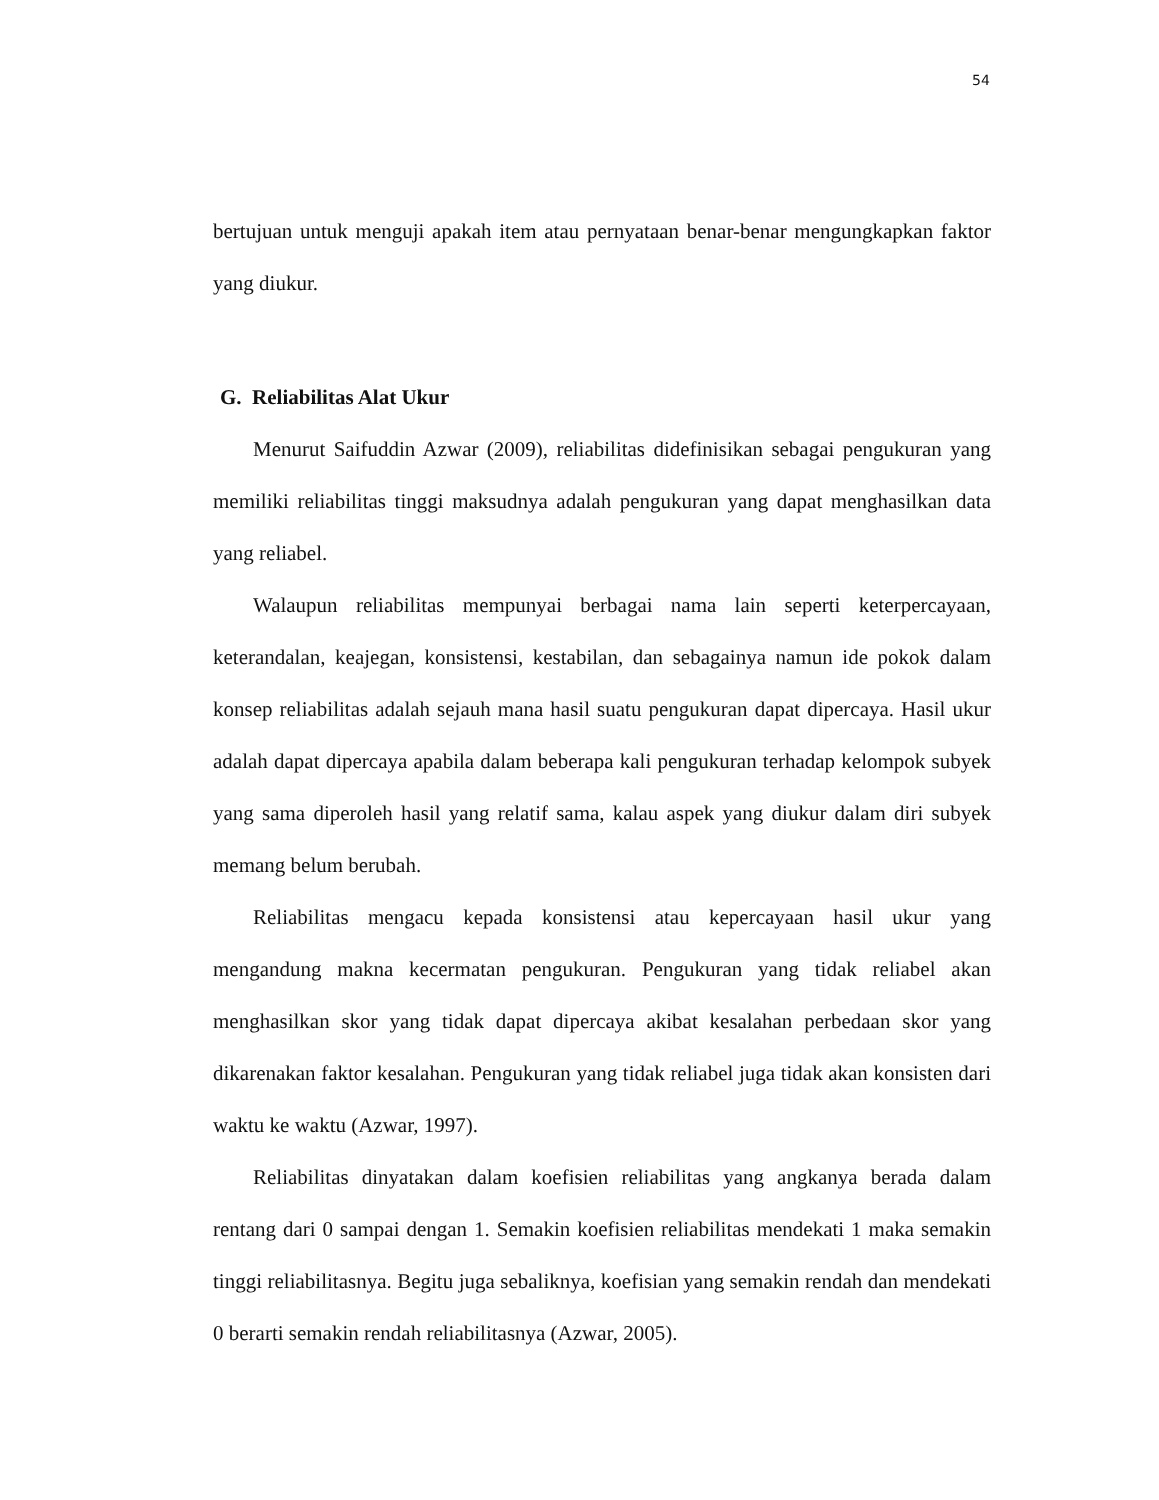54
bertujuan untuk menguji apakah item atau pernyataan benar-benar mengungkapkan faktor yang diukur.
G. Reliabilitas Alat Ukur
Menurut Saifuddin Azwar (2009), reliabilitas didefinisikan sebagai pengukuran yang memiliki reliabilitas tinggi maksudnya adalah pengukuran yang dapat menghasilkan data yang reliabel.
Walaupun reliabilitas mempunyai berbagai nama lain seperti keterpercayaan, keterandalan, keajegan, konsistensi, kestabilan, dan sebagainya namun ide pokok dalam konsep reliabilitas adalah sejauh mana hasil suatu pengukuran dapat dipercaya. Hasil ukur adalah dapat dipercaya apabila dalam beberapa kali pengukuran terhadap kelompok subyek yang sama diperoleh hasil yang relatif sama, kalau aspek yang diukur dalam diri subyek memang belum berubah.
Reliabilitas mengacu kepada konsistensi atau kepercayaan hasil ukur yang mengandung makna kecermatan pengukuran. Pengukuran yang tidak reliabel akan menghasilkan skor yang tidak dapat dipercaya akibat kesalahan perbedaan skor yang dikarenakan faktor kesalahan. Pengukuran yang tidak reliabel juga tidak akan konsisten dari waktu ke waktu (Azwar, 1997).
Reliabilitas dinyatakan dalam koefisien reliabilitas yang angkanya berada dalam rentang dari 0 sampai dengan 1. Semakin koefisien reliabilitas mendekati 1 maka semakin tinggi reliabilitasnya. Begitu juga sebaliknya, koefisian yang semakin rendah dan mendekati 0 berarti semakin rendah reliabilitasnya (Azwar, 2005).